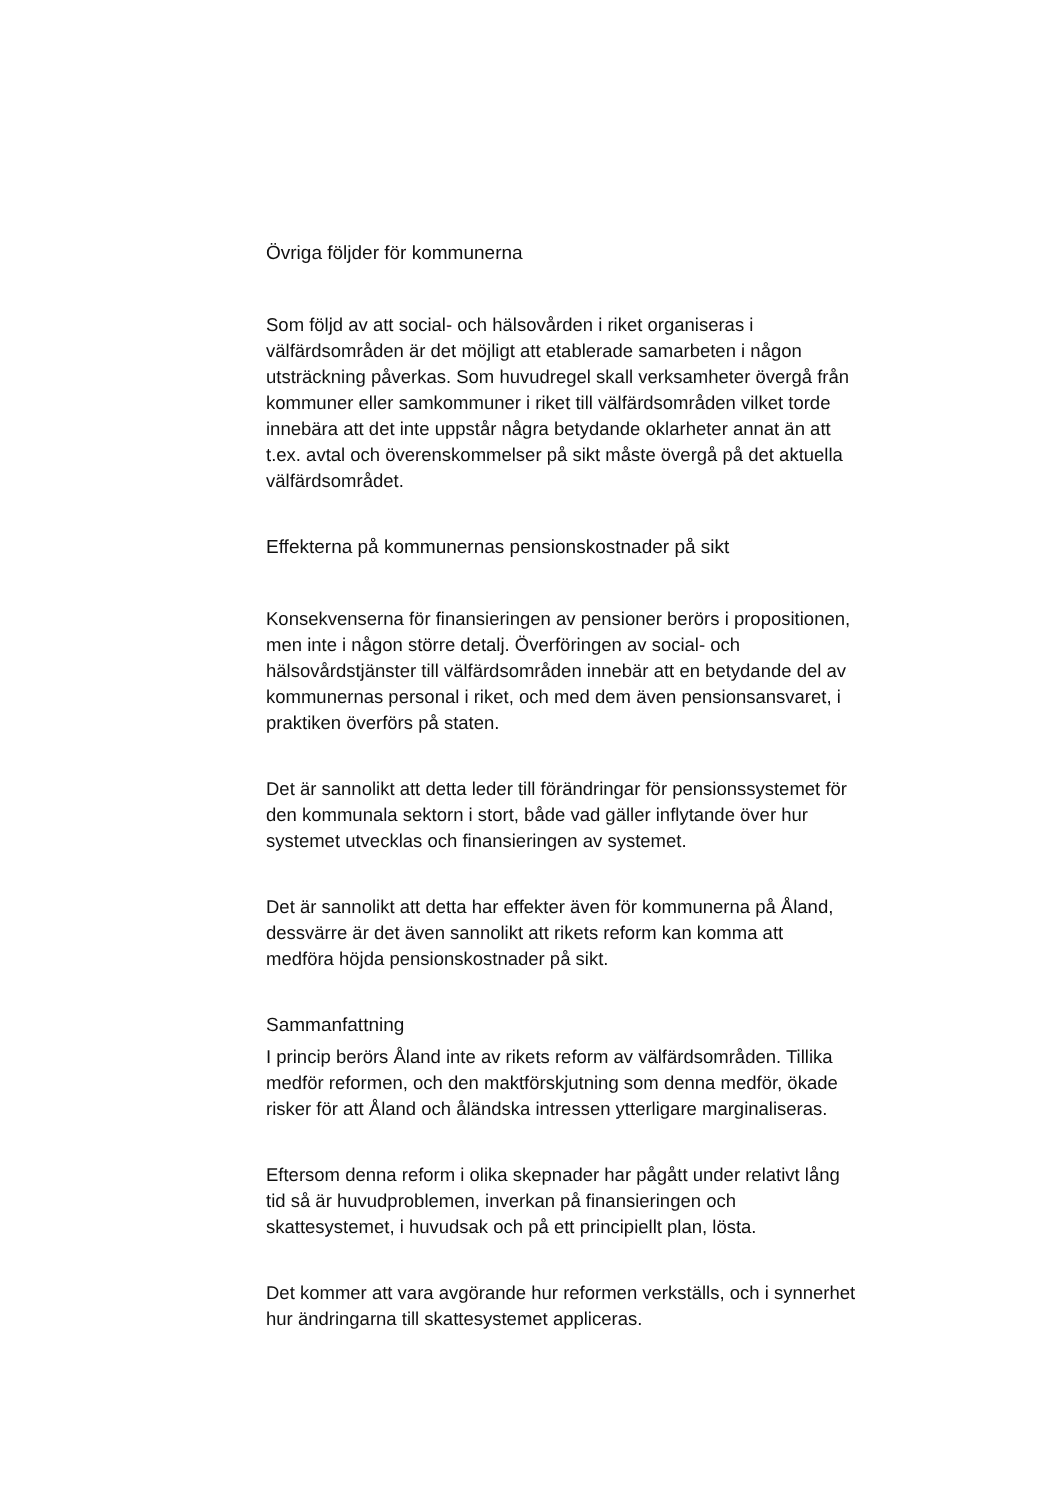Övriga följder för kommunerna
Som följd av att social- och hälsovården i riket organiseras i välfärdsområden är det möjligt att etablerade samarbeten i någon utsträckning påverkas. Som huvudregel skall verksamheter övergå från kommuner eller samkommuner i riket till välfärdsområden vilket torde innebära att det inte uppstår några betydande oklarheter annat än att t.ex. avtal och överenskommelser på sikt måste övergå på det aktuella välfärdsområdet.
Effekterna på kommunernas pensionskostnader på sikt
Konsekvenserna för finansieringen av pensioner berörs i propositionen, men inte i någon större detalj. Överföringen av social- och hälsovårdstjänster till välfärdsområden innebär att en betydande del av kommunernas personal i riket, och med dem även pensionsansvaret, i praktiken överförs på staten.
Det är sannolikt att detta leder till förändringar för pensionssystemet för den kommunala sektorn i stort, både vad gäller inflytande över hur systemet utvecklas och finansieringen av systemet.
Det är sannolikt att detta har effekter även för kommunerna på Åland, dessvärre är det även sannolikt att rikets reform kan komma att medföra höjda pensionskostnader på sikt.
Sammanfattning
I princip berörs Åland inte av rikets reform av välfärdsområden. Tillika medför reformen, och den maktförskjutning som denna medför, ökade risker för att Åland och åländska intressen ytterligare marginaliseras.
Eftersom denna reform i olika skepnader har pågått under relativt lång tid så är huvudproblemen, inverkan på finansieringen och skattesystemet, i huvudsak och på ett principiellt plan, lösta.
Det kommer att vara avgörande hur reformen verkställs, och i synnerhet hur ändringarna till skattesystemet appliceras.